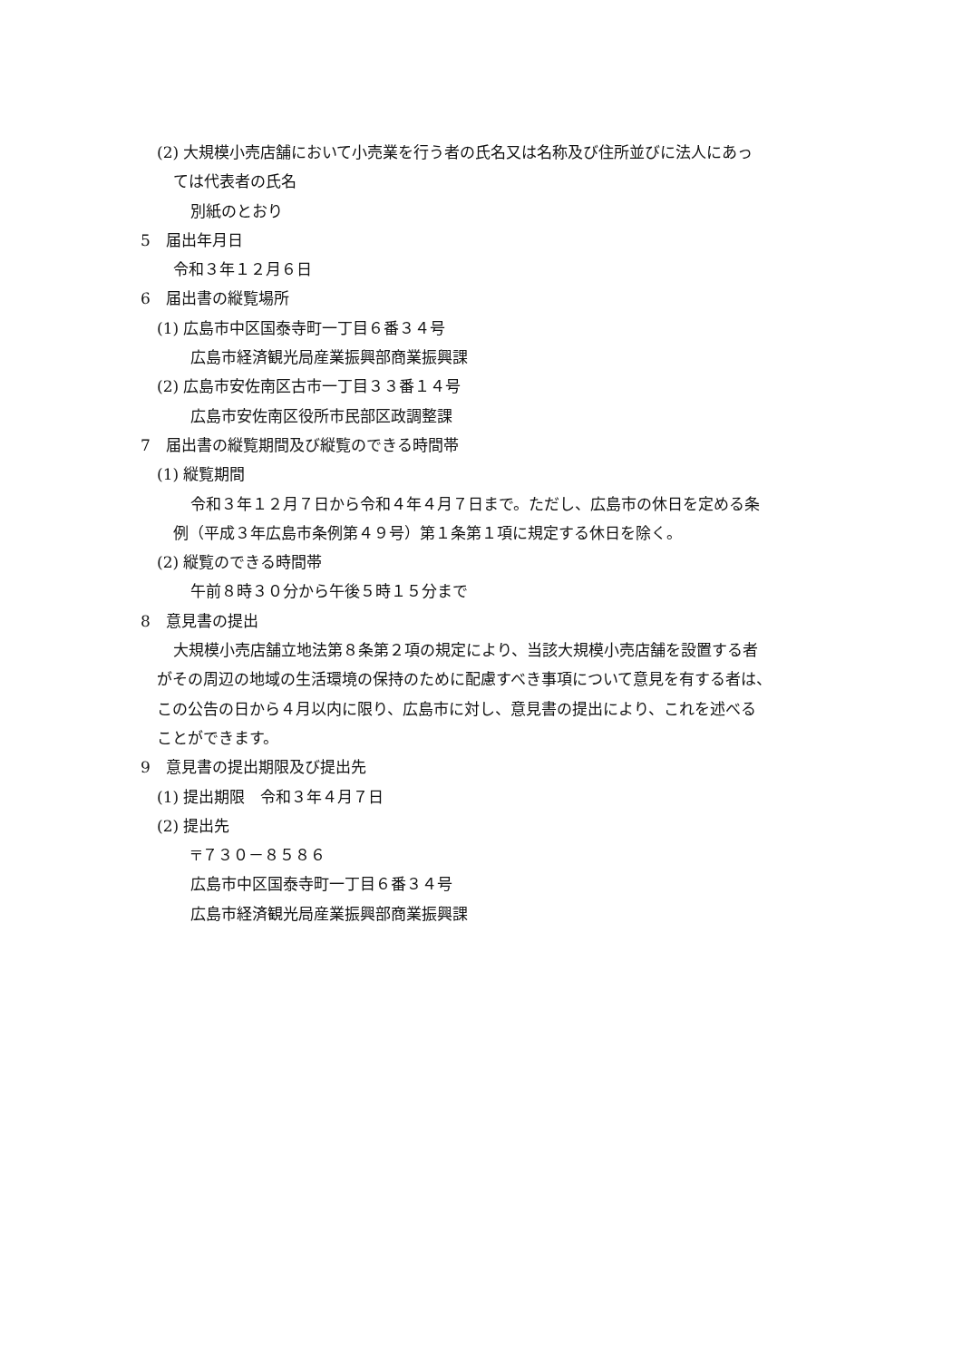(2) 大規模小売店舗において小売業を行う者の氏名又は名称及び住所並びに法人にあっ
ては代表者の氏名
別紙のとおり
5　届出年月日
令和３年１２月６日
6　届出書の縦覧場所
(1) 広島市中区国泰寺町一丁目６番３４号
広島市経済観光局産業振興部商業振興課
(2) 広島市安佐南区古市一丁目３３番１４号
広島市安佐南区役所市民部区政調整課
7　届出書の縦覧期間及び縦覧のできる時間帯
(1) 縦覧期間
令和３年１２月７日から令和４年４月７日まで。ただし、広島市の休日を定める条
例（平成３年広島市条例第４９号）第１条第１項に規定する休日を除く。
(2) 縦覧のできる時間帯
午前８時３０分から午後５時１５分まで
8　意見書の提出
大規模小売店舗立地法第８条第２項の規定により、当該大規模小売店舗を設置する者
がその周辺の地域の生活環境の保持のために配慮すべき事項について意見を有する者は、
この公告の日から４月以内に限り、広島市に対し、意見書の提出により、これを述べる
ことができます。
9　意見書の提出期限及び提出先
(1) 提出期限　令和３年４月７日
(2) 提出先
〒７３０－８５８６
広島市中区国泰寺町一丁目６番３４号
広島市経済観光局産業振興部商業振興課